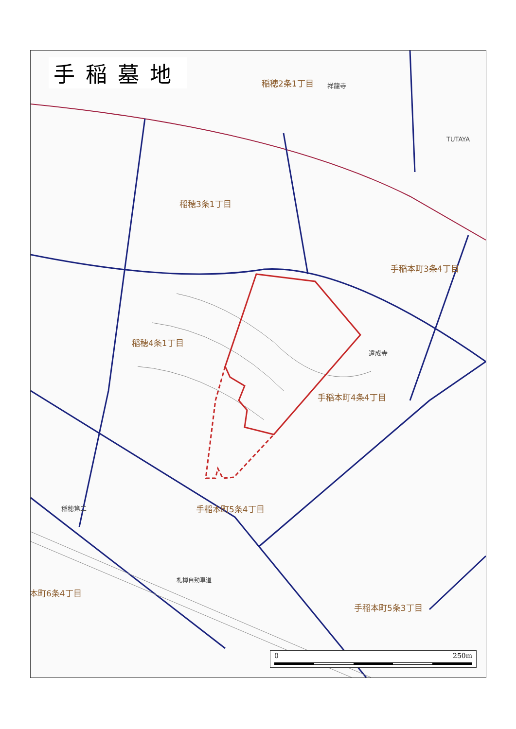稲穂2条1丁目 祥龍寺
TUTAYA
稲穂3条1丁目
手稲本町3条4丁目
稲穂4条1丁目
遠成寺
手稲本町4条4丁目
手稲本町5条4丁目
稲穂第二
本町6条4丁目
手稲本町5条3丁目
札樽自動車道
手稲墓地
0 250m